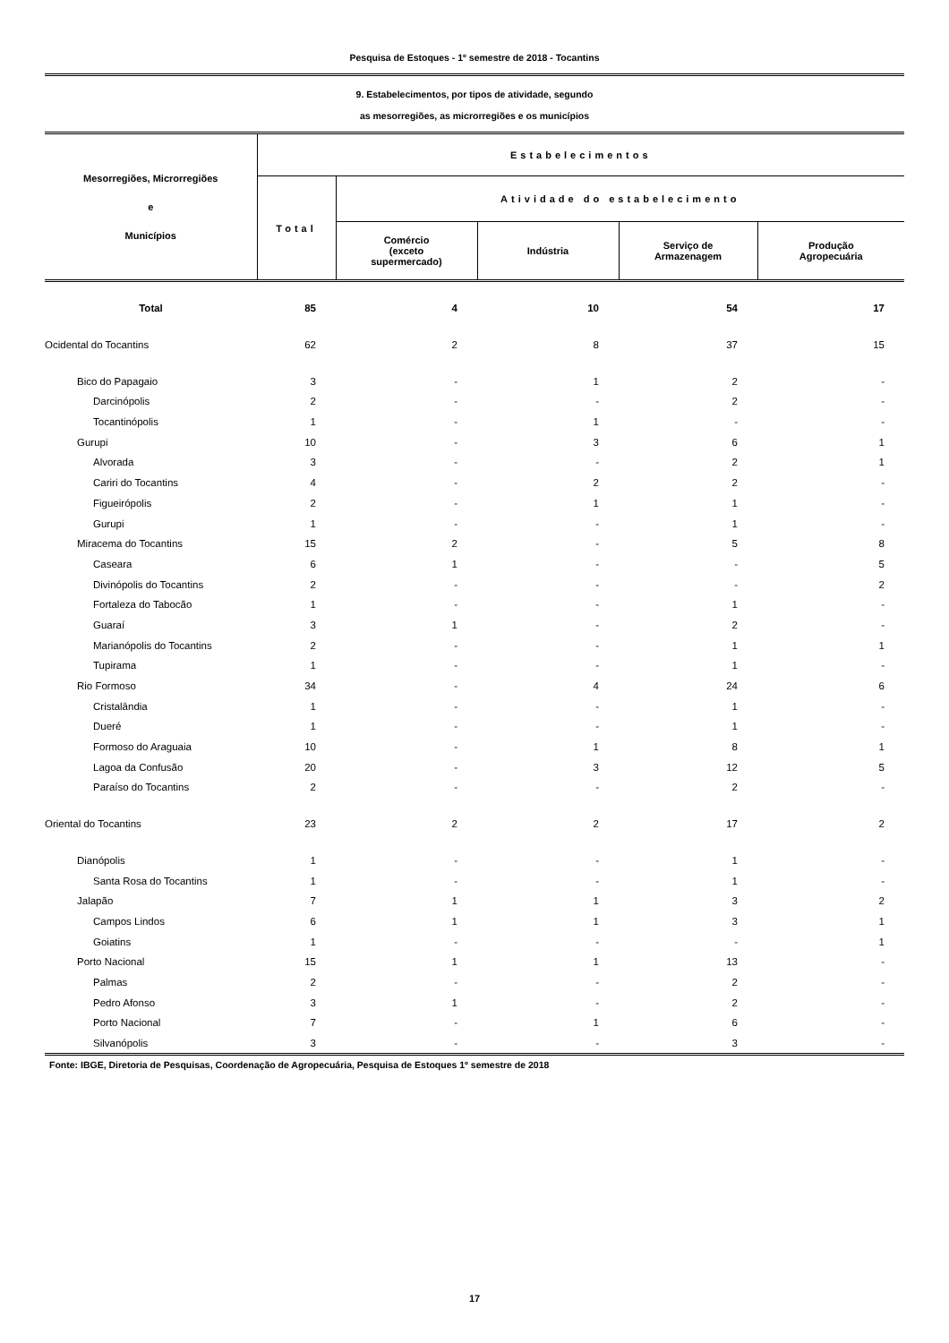Pesquisa de Estoques - 1º semestre de 2018 - Tocantins
9. Estabelecimentos, por tipos de atividade, segundo
as mesorregiões, as microrregiões e os municípios
| Mesorregiões, Microrregiões e Municípios | Estabelecimentos | | | | |
| --- | --- | --- | --- | --- | --- |
| | Total | Atividade do estabelecimento | | | |
| | | Comércio (exceto supermercado) | Indústria | Serviço de Armazenagem | Produção Agropecuária |
| Total | 85 | 4 | 10 | 54 | 17 |
| Ocidental do Tocantins | 62 | 2 | 8 | 37 | 15 |
| Bico do Papagaio | 3 | - | 1 | 2 | - |
| Darcinópolis | 2 | - | - | 2 | - |
| Tocantinópolis | 1 | - | 1 | - | - |
| Gurupi | 10 | - | 3 | 6 | 1 |
| Alvorada | 3 | - | - | 2 | 1 |
| Cariri do Tocantins | 4 | - | 2 | 2 | - |
| Figueirópolis | 2 | - | 1 | 1 | - |
| Gurupi | 1 | - | - | 1 | - |
| Miracema do Tocantins | 15 | 2 | - | 5 | 8 |
| Caseara | 6 | 1 | - | - | 5 |
| Divinópolis do Tocantins | 2 | - | - | - | 2 |
| Fortaleza do Tabocão | 1 | - | - | 1 | - |
| Guaraí | 3 | 1 | - | 2 | - |
| Marianópolis do Tocantins | 2 | - | - | 1 | 1 |
| Tupirama | 1 | - | - | 1 | - |
| Rio Formoso | 34 | - | 4 | 24 | 6 |
| Cristalândia | 1 | - | - | 1 | - |
| Dueré | 1 | - | - | 1 | - |
| Formoso do Araguaia | 10 | - | 1 | 8 | 1 |
| Lagoa da Confusão | 20 | - | 3 | 12 | 5 |
| Paraíso do Tocantins | 2 | - | - | 2 | - |
| Oriental do Tocantins | 23 | 2 | 2 | 17 | 2 |
| Dianópolis | 1 | - | - | 1 | - |
| Santa Rosa do Tocantins | 1 | - | - | 1 | - |
| Jalapão | 7 | 1 | 1 | 3 | 2 |
| Campos Lindos | 6 | 1 | 1 | 3 | 1 |
| Goiatins | 1 | - | - | - | 1 |
| Porto Nacional | 15 | 1 | 1 | 13 | - |
| Palmas | 2 | - | - | 2 | - |
| Pedro Afonso | 3 | 1 | - | 2 | - |
| Porto Nacional | 7 | - | 1 | 6 | - |
| Silvanópolis | 3 | - | - | 3 | - |
Fonte: IBGE, Diretoria de Pesquisas, Coordenação de Agropecuária, Pesquisa de Estoques 1º semestre de 2018
17